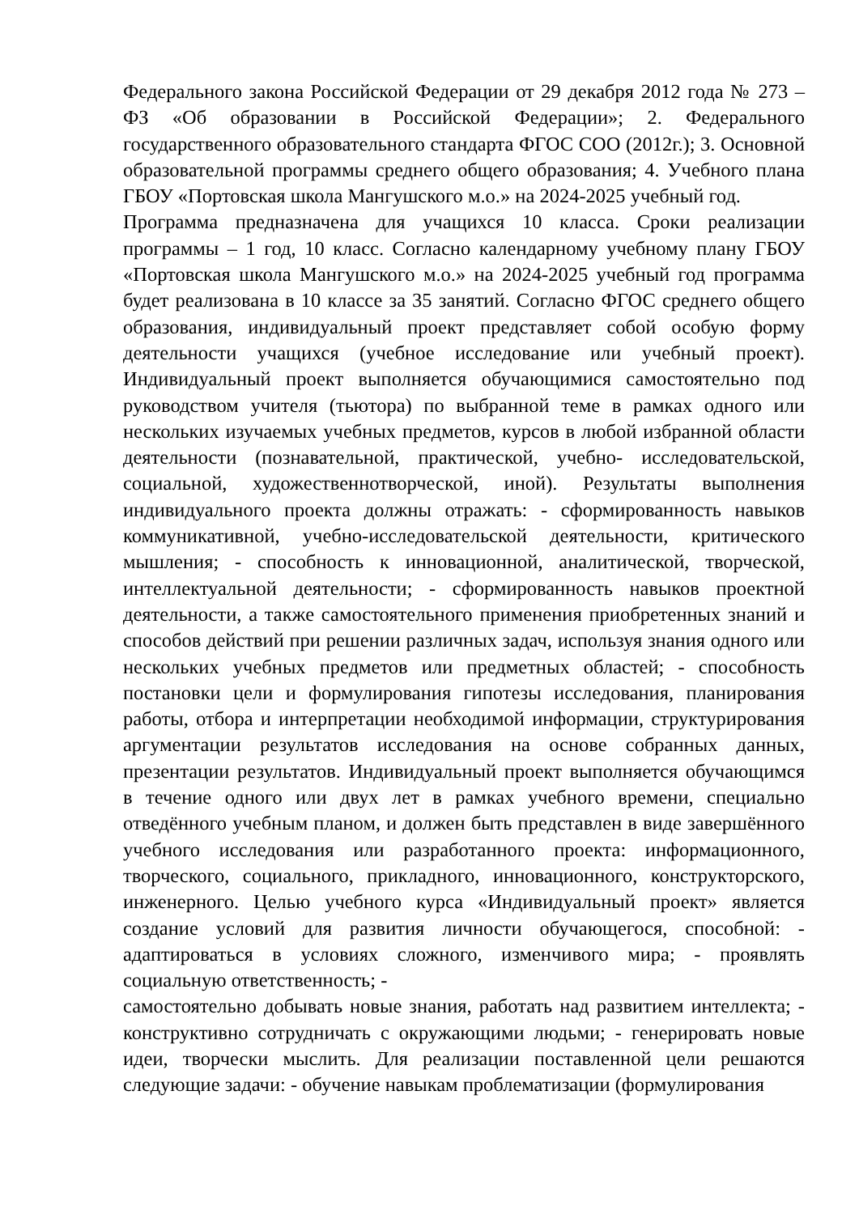Федерального закона Российской Федерации от 29 декабря 2012 года № 273 – ФЗ «Об образовании в Российской Федерации»; 2. Федерального государственного образовательного стандарта ФГОС СОО (2012г.); 3. Основной образовательной программы среднего общего образования; 4. Учебного плана ГБОУ «Портовская школа Мангушского м.о.» на 2024-2025 учебный год.
Программа предназначена для учащихся 10 класса. Сроки реализации программы – 1 год, 10 класс. Согласно календарному учебному плану ГБОУ «Портовская школа Мангушского м.о.» на 2024-2025 учебный год программа будет реализована в 10 классе за 35 занятий. Согласно ФГОС среднего общего образования, индивидуальный проект представляет собой особую форму деятельности учащихся (учебное исследование или учебный проект). Индивидуальный проект выполняется обучающимися самостоятельно под руководством учителя (тьютора) по выбранной теме в рамках одного или нескольких изучаемых учебных предметов, курсов в любой избранной области деятельности (познавательной, практической, учебно- исследовательской, социальной, художественнотворческой, иной). Результаты выполнения индивидуального проекта должны отражать: - сформированность навыков коммуникативной, учебно-исследовательской деятельности, критического мышления; - способность к инновационной, аналитической, творческой, интеллектуальной деятельности; - сформированность навыков проектной деятельности, а также самостоятельного применения приобретенных знаний и способов действий при решении различных задач, используя знания одного или нескольких учебных предметов или предметных областей; - способность постановки цели и формулирования гипотезы исследования, планирования работы, отбора и интерпретации необходимой информации, структурирования аргументации результатов исследования на основе собранных данных, презентации результатов. Индивидуальный проект выполняется обучающимся в течение одного или двух лет в рамках учебного времени, специально отведённого учебным планом, и должен быть представлен в виде завершённого учебного исследования или разработанного проекта: информационного, творческого, социального, прикладного, инновационного, конструкторского, инженерного. Целью учебного курса «Индивидуальный проект» является создание условий для развития личности обучающегося, способной: - адаптироваться в условиях сложного, изменчивого мира; - проявлять социальную ответственность; -
самостоятельно добывать новые знания, работать над развитием интеллекта; - конструктивно сотрудничать с окружающими людьми; - генерировать новые идеи, творчески мыслить. Для реализации поставленной цели решаются следующие задачи: - обучение навыкам проблематизации (формулирования